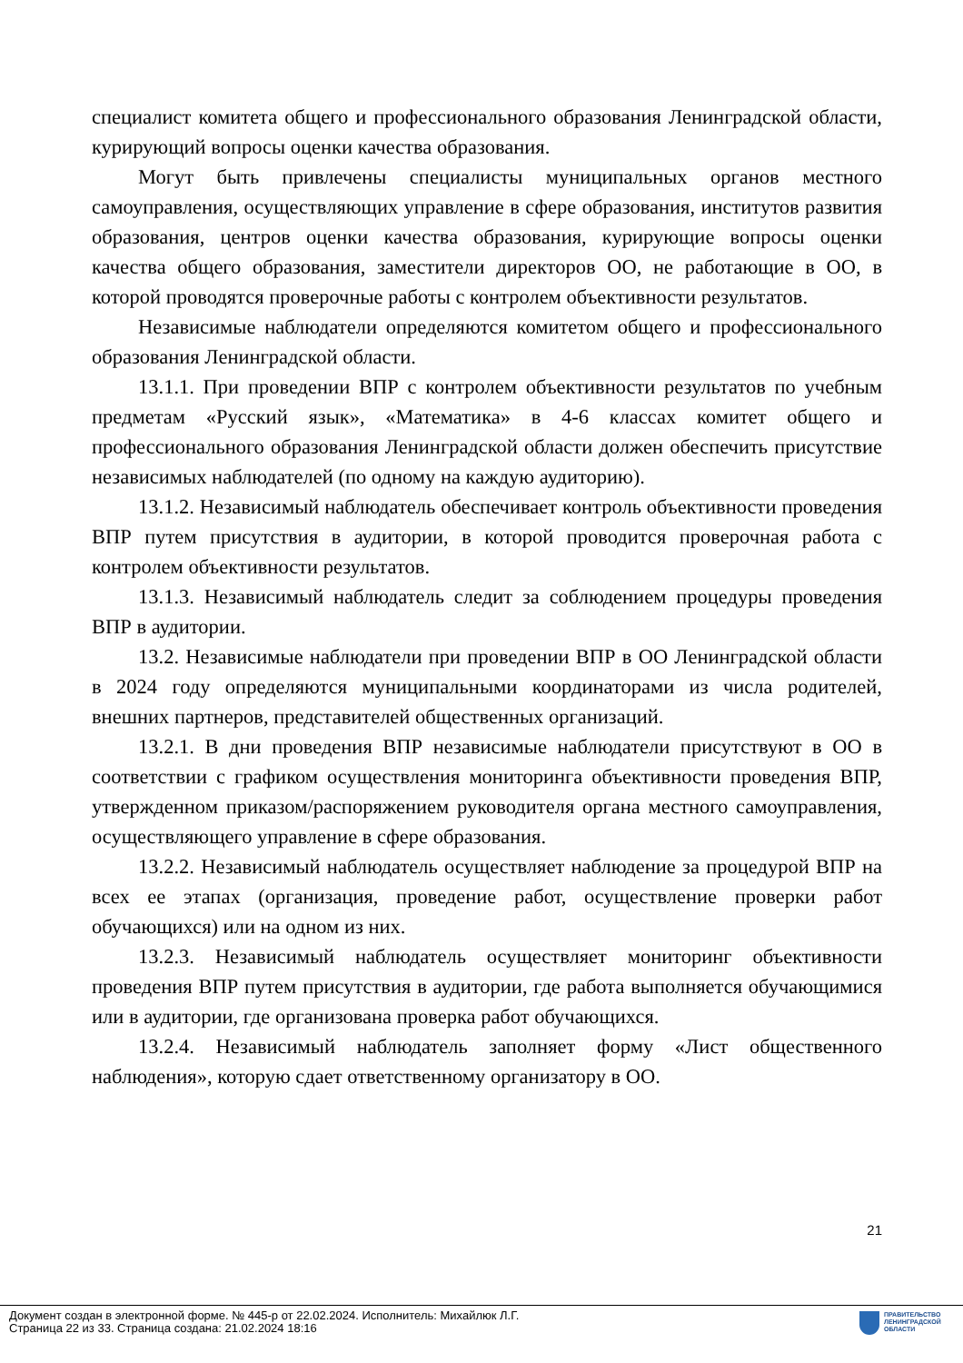специалист комитета общего и профессионального образования Ленинградской области, курирующий вопросы оценки качества образования.
Могут быть привлечены специалисты муниципальных органов местного самоуправления, осуществляющих управление в сфере образования, институтов развития образования, центров оценки качества образования, курирующие вопросы оценки качества общего образования, заместители директоров ОО, не работающие в ОО, в которой проводятся проверочные работы с контролем объективности результатов.
Независимые наблюдатели определяются комитетом общего и профессионального образования Ленинградской области.
13.1.1. При проведении ВПР с контролем объективности результатов по учебным предметам «Русский язык», «Математика» в 4-6 классах комитет общего и профессионального образования Ленинградской области должен обеспечить присутствие независимых наблюдателей (по одному на каждую аудиторию).
13.1.2. Независимый наблюдатель обеспечивает контроль объективности проведения ВПР путем присутствия в аудитории, в которой проводится проверочная работа с контролем объективности результатов.
13.1.3. Независимый наблюдатель следит за соблюдением процедуры проведения ВПР в аудитории.
13.2. Независимые наблюдатели при проведении ВПР в ОО Ленинградской области в 2024 году определяются муниципальными координаторами из числа родителей, внешних партнеров, представителей общественных организаций.
13.2.1. В дни проведения ВПР независимые наблюдатели присутствуют в ОО в соответствии с графиком осуществления мониторинга объективности проведения ВПР, утвержденном приказом/распоряжением руководителя органа местного самоуправления, осуществляющего управление в сфере образования.
13.2.2. Независимый наблюдатель осуществляет наблюдение за процедурой ВПР на всех ее этапах (организация, проведение работ, осуществление проверки работ обучающихся) или на одном из них.
13.2.3. Независимый наблюдатель осуществляет мониторинг объективности проведения ВПР путем присутствия в аудитории, где работа выполняется обучающимися или в аудитории, где организована проверка работ обучающихся.
13.2.4. Независимый наблюдатель заполняет форму «Лист общественного наблюдения», которую сдает ответственному организатору в ОО.
21
Документ создан в электронной форме. № 445-р от 22.02.2024. Исполнитель: Михайлюк Л.Г.
Страница 22 из 33. Страница создана: 21.02.2024 18:16
ПРАВИТЕЛЬСТВО
ЛЕНИНГРАДСКОЙ
ОБЛАСТИ